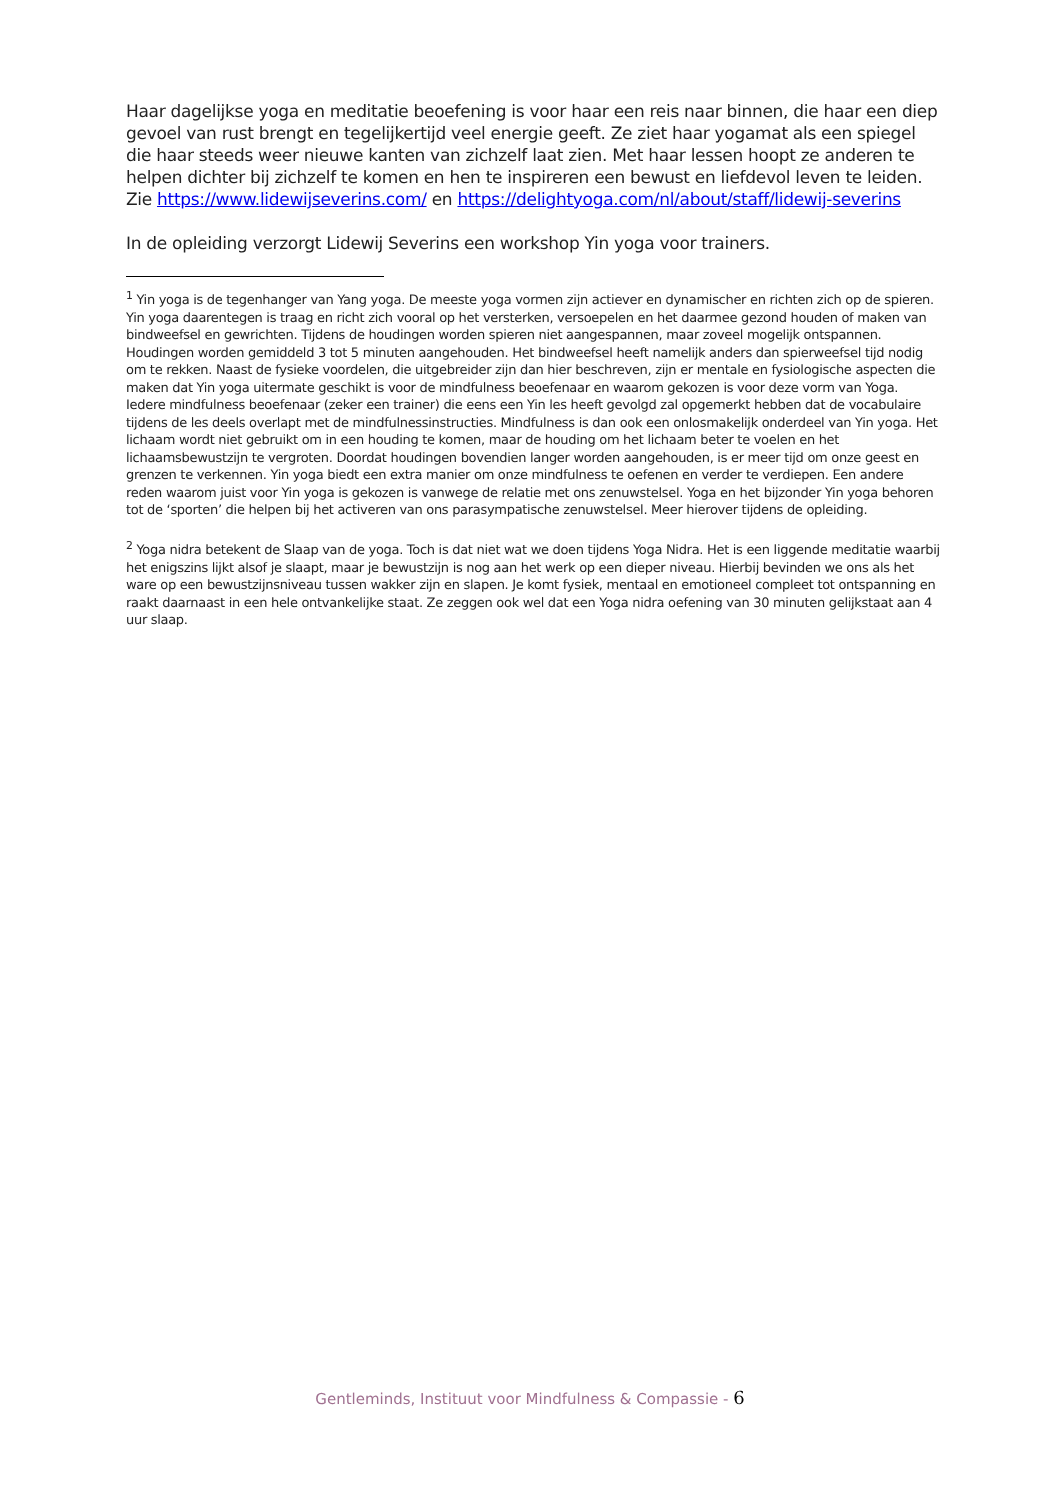Haar dagelijkse yoga en meditatie beoefening is voor haar een reis naar binnen, die haar een diep gevoel van rust brengt en tegelijkertijd veel energie geeft. Ze ziet haar yogamat als een spiegel die haar steeds weer nieuwe kanten van zichzelf laat zien. Met haar lessen hoopt ze anderen te helpen dichter bij zichzelf te komen en hen te inspireren een bewust en liefdevol leven te leiden. Zie https://www.lidewijseverins.com/ en https://delightyoga.com/nl/about/staff/lidewij-severins
In de opleiding verzorgt Lidewij Severins een workshop Yin yoga voor trainers.
<sup>1</sup> Yin yoga is de tegenhanger van Yang yoga. De meeste yoga vormen zijn actiever en dynamischer en richten zich op de spieren. Yin yoga daarentegen is traag en richt zich vooral op het versterken, versoepelen en het daarmee gezond houden of maken van bindweefsel en gewrichten. Tijdens de houdingen worden spieren niet aangespannen, maar zoveel mogelijk ontspannen. Houdingen worden gemiddeld 3 tot 5 minuten aangehouden. Het bindweefsel heeft namelijk anders dan spierweefsel tijd nodig om te rekken. Naast de fysieke voordelen, die uitgebreider zijn dan hier beschreven, zijn er mentale en fysiologische aspecten die maken dat Yin yoga uitermate geschikt is voor de mindfulness beoefenaar en waarom gekozen is voor deze vorm van Yoga. Iedere mindfulness beoefenaar (zeker een trainer) die eens een Yin les heeft gevolgd zal opgemerkt hebben dat de vocabulaire tijdens de les deels overlapt met de mindfulnessinstructies. Mindfulness is dan ook een onlosmakelijk onderdeel van Yin yoga. Het lichaam wordt niet gebruikt om in een houding te komen, maar de houding om het lichaam beter te voelen en het lichaamsbewustzijn te vergroten. Doordat houdingen bovendien langer worden aangehouden, is er meer tijd om onze geest en grenzen te verkennen. Yin yoga biedt een extra manier om onze mindfulness te oefenen en verder te verdiepen. Een andere reden waarom juist voor Yin yoga is gekozen is vanwege de relatie met ons zenuwstelsel. Yoga en het bijzonder Yin yoga behoren tot de ‘sporten’ die helpen bij het activeren van ons parasympatische zenuwstelsel. Meer hierover tijdens de opleiding.
<sup>2</sup> Yoga nidra betekent de Slaap van de yoga. Toch is dat niet wat we doen tijdens Yoga Nidra. Het is een liggende meditatie waarbij het enigszins lijkt alsof je slaapt, maar je bewustzijn is nog aan het werk op een dieper niveau. Hierbij bevinden we ons als het ware op een bewustzijnsniveau tussen wakker zijn en slapen. Je komt fysiek, mentaal en emotioneel compleet tot ontspanning en raakt daarnaast in een hele ontvankelijke staat. Ze zeggen ook wel dat een Yoga nidra oefening van 30 minuten gelijkstaat aan 4 uur slaap.
Gentleminds, Instituut voor Mindfulness & Compassie - 6